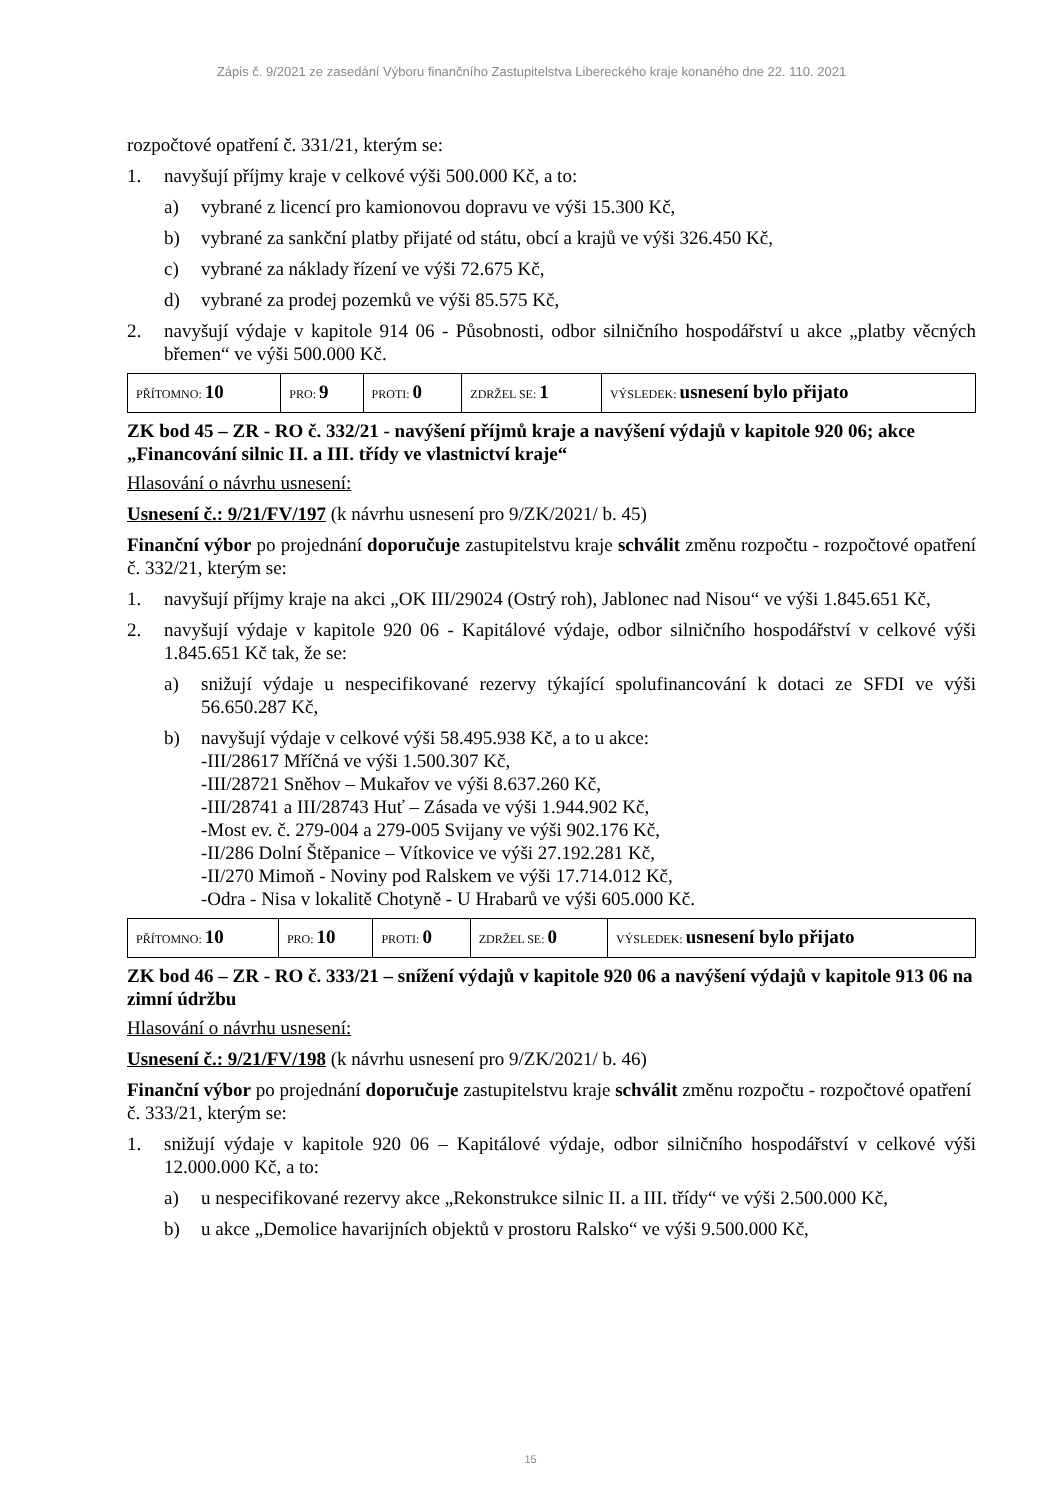Zápis č. 9/2021 ze zasedání Výboru finančního Zastupitelstva Libereckého kraje konaného dne 22. 110. 2021
rozpočtové opatření č. 331/21, kterým se:
1. navyšují příjmy kraje v celkové výši 500.000 Kč, a to:
a) vybrané z licencí pro kamionovou dopravu ve výši 15.300 Kč,
b) vybrané za sankční platby přijaté od státu, obcí a krajů ve výši 326.450 Kč,
c) vybrané za náklady řízení ve výši 72.675 Kč,
d) vybrané za prodej pozemků ve výši 85.575 Kč,
2. navyšují výdaje v kapitole 914 06 - Působnosti, odbor silničního hospodářství u akce „platby věcných břemen“ ve výši 500.000 Kč.
| PŘÍTOMNO: 10 | PRO: 9 | PROTI: 0 | ZDRŽEL SE: 1 | VÝSLEDEK: usnesení bylo přijato |
ZK bod 45 – ZR - RO č. 332/21 - navýšení příjmů kraje a navýšení výdajů v kapitole 920 06; akce „Financování silnic II. a III. třídy ve vlastnictví kraje“
Hlasování o návrhu usnesení:
Usnesení č.: 9/21/FV/197 (k návrhu usnesení pro 9/ZK/2021/ b. 45)
Finanční výbor po projednání doporučuje zastupitelstvu kraje schválit změnu rozpočtu - rozpočtové opatření č. 332/21, kterým se:
1. navyšují příjmy kraje na akci „OK III/29024 (Ostrý roh), Jablonec nad Nisou“ ve výši 1.845.651 Kč,
2. navyšují výdaje v kapitole 920 06 - Kapitálové výdaje, odbor silničního hospodářství v celkové výši 1.845.651 Kč tak, že se:
a) snižují výdaje u nespecifikované rezervy týkající spolufinancování k dotaci ze SFDI ve výši 56.650.287 Kč,
b) navyšují výdaje v celkové výši 58.495.938 Kč, a to u akce:
-III/28617 Mříčná ve výši 1.500.307 Kč,
-III/28721 Sněhov – Mukařov ve výši 8.637.260 Kč,
-III/28741 a III/28743 Huť – Zásada ve výši 1.944.902 Kč,
-Most ev. č. 279-004 a 279-005 Svijany ve výši 902.176 Kč,
-II/286 Dolní Štěpanice – Vítkovice ve výši 27.192.281 Kč,
-II/270 Mimoň - Noviny pod Ralskem ve výši 17.714.012 Kč,
-Odra - Nisa v lokalitě Chotyně - U Hrabarů ve výši 605.000 Kč.
| PŘÍTOMNO: 10 | PRO: 10 | PROTI: 0 | ZDRŽEL SE: 0 | VÝSLEDEK: usnesení bylo přijato |
ZK bod 46 – ZR - RO č. 333/21 – snížení výdajů v kapitole 920 06 a navýšení výdajů v kapitole 913 06 na zimní údržbu
Hlasování o návrhu usnesení:
Usnesení č.: 9/21/FV/198 (k návrhu usnesení pro 9/ZK/2021/ b. 46)
Finanční výbor po projednání doporučuje zastupitelstvu kraje schválit změnu rozpočtu - rozpočtové opatření č. 333/21, kterým se:
1. snižují výdaje v kapitole 920 06 – Kapitálové výdaje, odbor silničního hospodářství v celkové výši 12.000.000 Kč, a to:
a) u nespecifikované rezervy akce „Rekonstrukce silnic II. a III. třídy“ ve výši 2.500.000 Kč,
b) u akce „Demolice havarijních objektů v prostoru Ralsko“ ve výši 9.500.000 Kč,
15